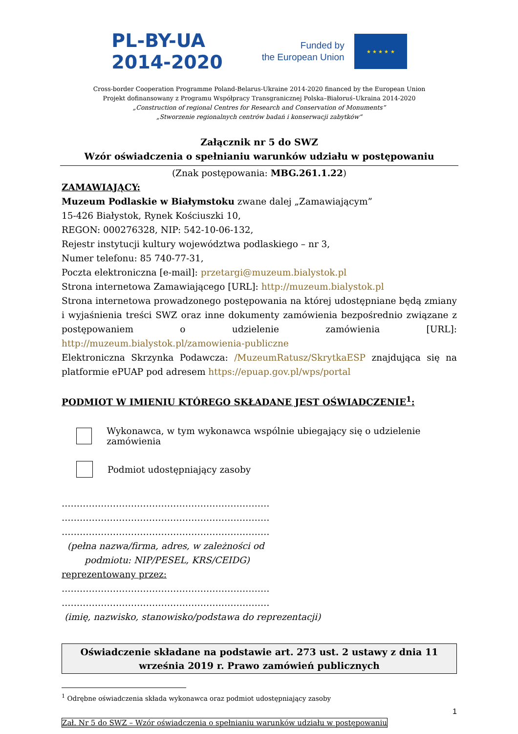PL-BY-UA
2014-2020
Funded by
the European Union
★ ★ ★ ★ ★
Cross-border Cooperation Programme Poland-Belarus-Ukraine 2014-2020 financed by the European Union
Projekt dofinansowany z Programu Współpracy Transgranicznej Polska–Białoruś–Ukraina 2014-2020
„Construction of regional Centres for Research and Conservation of Monuments”
„Stworzenie regionalnych centrów badań i konserwacji zabytków”
Załącznik nr 5 do SWZ
Wzór oświadczenia o spełnianiu warunków udziału w postępowaniu
(Znak postępowania: MBG.261.1.22)
ZAMAWIAJĄCY:
Muzeum Podlaskie w Białymstoku zwane dalej „Zamawiającym”
15-426 Białystok, Rynek Kościuszki 10,
REGON: 000276328, NIP: 542-10-06-132,
Rejestr instytucji kultury województwa podlaskiego – nr 3,
Numer telefonu: 85 740-77-31,
Poczta elektroniczna [e-mail]: przetargi@muzeum.bialystok.pl
Strona internetowa Zamawiającego [URL]: http://muzeum.bialystok.pl
Strona internetowa prowadzonego postępowania na której udostępniane będą zmiany i wyjaśnienia treści SWZ oraz inne dokumenty zamówienia bezpośrednio związane z postępowaniem o udzielenie zamówienia [URL]: http://muzeum.bialystok.pl/zamowienia-publiczne
Elektroniczna Skrzynka Podawcza: /MuzeumRatusz/SkrytkaESP znajdująca się na platformie ePUAP pod adresem https://epuap.gov.pl/wps/portal
PODMIOT W IMIENIU KTÓREGO SKŁADANE JEST OŚWIADCZENIE<sup>1</sup>:
Wykonawca, w tym wykonawca wspólnie ubiegający się o udzielenie zamówienia
Podmiot udostępniający zasoby
……………………………………………………………
……………………………………………………………
……………………………………………………………
(pełna nazwa/firma, adres, w zależności od
podmiotu: NIP/PESEL, KRS/CEIDG)
reprezentowany przez:
……………………………………………………………
……………………………………………………………
(imię, nazwisko, stanowisko/podstawa do reprezentacji)
Oświadczenie składane na podstawie art. 273 ust. 2 ustawy z dnia 11 września 2019 r. Prawo zamówień publicznych
<sup>1</sup> Odrębne oświadczenia składa wykonawca oraz podmiot udostępniający zasoby
1
Zał. Nr 5 do SWZ – Wzór oświadczenia o spełnianiu warunków udziału w postępowaniu